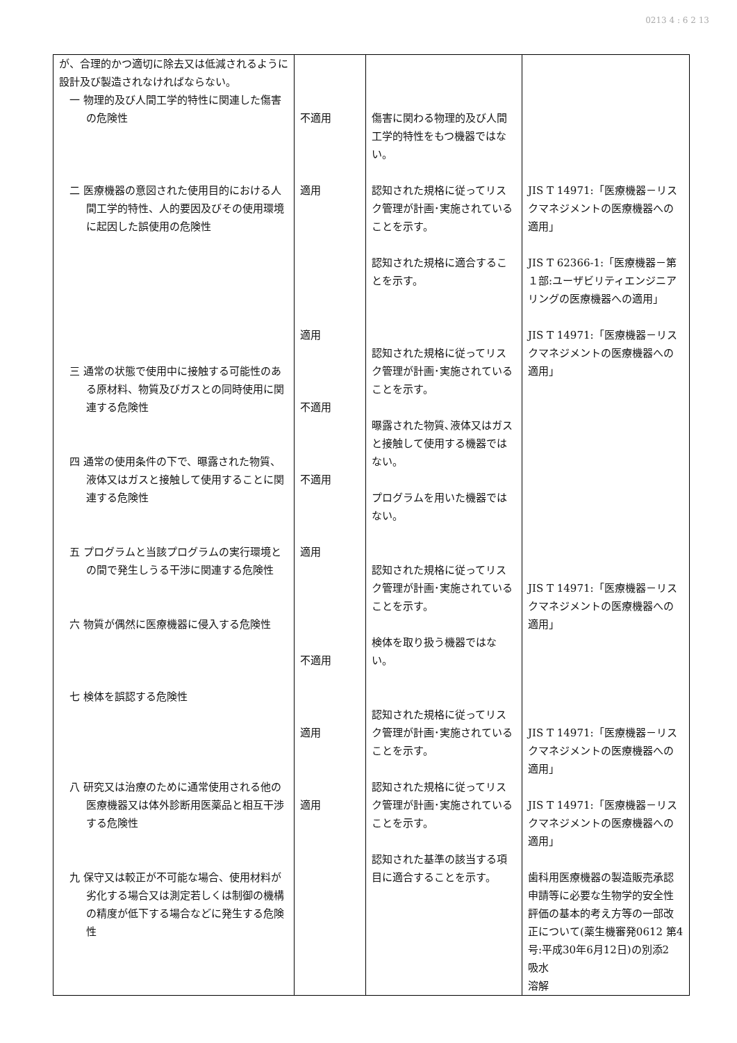0213 4 : 6 2 13
| が、合理的かつ適切に除去又は低減されるように設計及び製造されなければならない。 一 物理的及び人間工学的特性に関連した傷害の危険性 二 医療機器の意図された使用目的における人間工学的特性、人的要因及びその使用環境に起因した誤使用の危険性 三 通常の状態で使用中に接触する可能性のある原材料、物質及びガスとの同時使用に関連する危険性 四 通常の使用条件の下で、曝露された物質、液体又はガスと接触して使用することに関連する危険性 五 プログラムと当該プログラムの実行環境との間で発生しうる干渉に関連する危険性 六 物質が偶然に医療機器に侵入する危険性 七 検体を誤認する危険性 八 研究又は治療のために通常使用される他の医療機器又は体外診断用医薬品と相互干渉する危険性 九 保守又は較正が不可能な場合、使用材料が劣化する場合又は測定若しくは制御の機構の精度が低下する場合などに発生する危険性 | 不適用 適用 適用 不適用 不適用 適用 不適用 適用 適用 | 傷害に関わる物理的及び人間工学的特性をもつ機器ではない。 認知された規格に従ってリスク管理が計画･実施されていることを示す。 認知された規格に適合することを示す。 認知された規格に従ってリスク管理が計画･実施されていることを示す。 曝露された物質､液体又はガスと接触して使用する機器ではない。 プログラムを用いた機器ではない。 認知された規格に従ってリスク管理が計画･実施されていることを示す。 検体を取り扱う機器ではない。 認知された規格に従ってリスク管理が計画･実施されていることを示す。 認知された規格に従ってリスク管理が計画･実施されていることを示す。 認知された基準の該当する項目に適合することを示す。 | JIS T 14971:「医療機器－リスクマネジメントの医療機器への適用」 JIS T 62366-1:「医療機器－第１部:ユーザビリティエンジニアリングの医療機器への適用」 JIS T 14971:「医療機器－リスクマネジメントの医療機器への適用」 JIS T 14971:「医療機器－リスクマネジメントの医療機器への適用」 JIS T 14971:「医療機器－リスクマネジメントの医療機器への適用」 JIS T 14971:「医療機器－リスクマネジメントの医療機器への適用」 歯科用医療機器の製造販売承認申請等に必要な生物学的安全性評価の基本的考え方等の一部改正について(薬生機審発0612 第4号:平成30年6月12日)の別添2 吸水 溶解 |